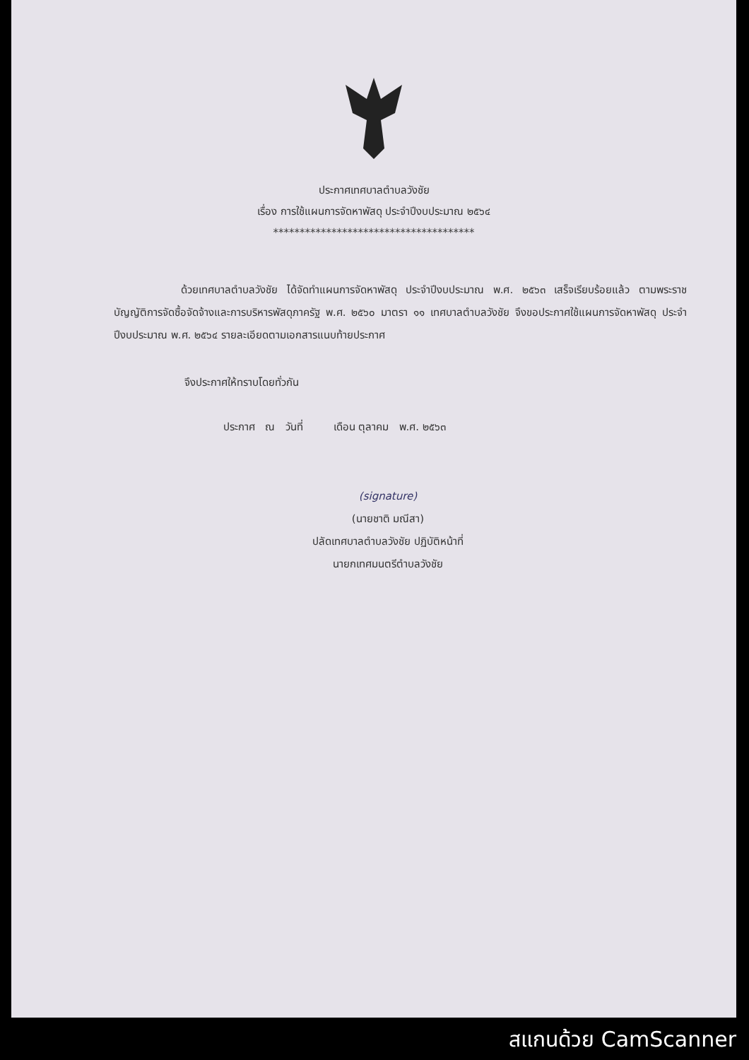ประกาศเทศบาลตำบลวังชัย
เรื่อง การใช้แผนการจัดหาพัสดุ ประจำปีงบประมาณ ๒๕๖๔
**************************************
ด้วยเทศบาลตำบลวังชัย ได้จัดทำแผนการจัดหาพัสดุ ประจำปีงบประมาณ พ.ศ. ๒๕๖๓ เสร็จเรียบร้อยแล้ว ตามพระราชบัญญัติการจัดซื้อจัดจ้างและการบริหารพัสดุภาครัฐ พ.ศ. ๒๕๖๐ มาตรา ๑๑ เทศบาลตำบลวังชัย จึงขอประกาศใช้แผนการจัดหาพัสดุ ประจำปีงบประมาณ พ.ศ. ๒๕๖๔ รายละเอียดตามเอกสารแนบท้ายประกาศ
จึงประกาศให้ทราบโดยทั่วกัน
ประกาศ ณ วันที่ เดือน ตุลาคม พ.ศ. ๒๕๖๓
(signature)
(นายชาติ มณีสา)
ปลัดเทศบาลตำบลวังชัย ปฏิบัติหน้าที่
นายกเทศมนตรีตำบลวังชัย
สแกนด้วย CamScanner